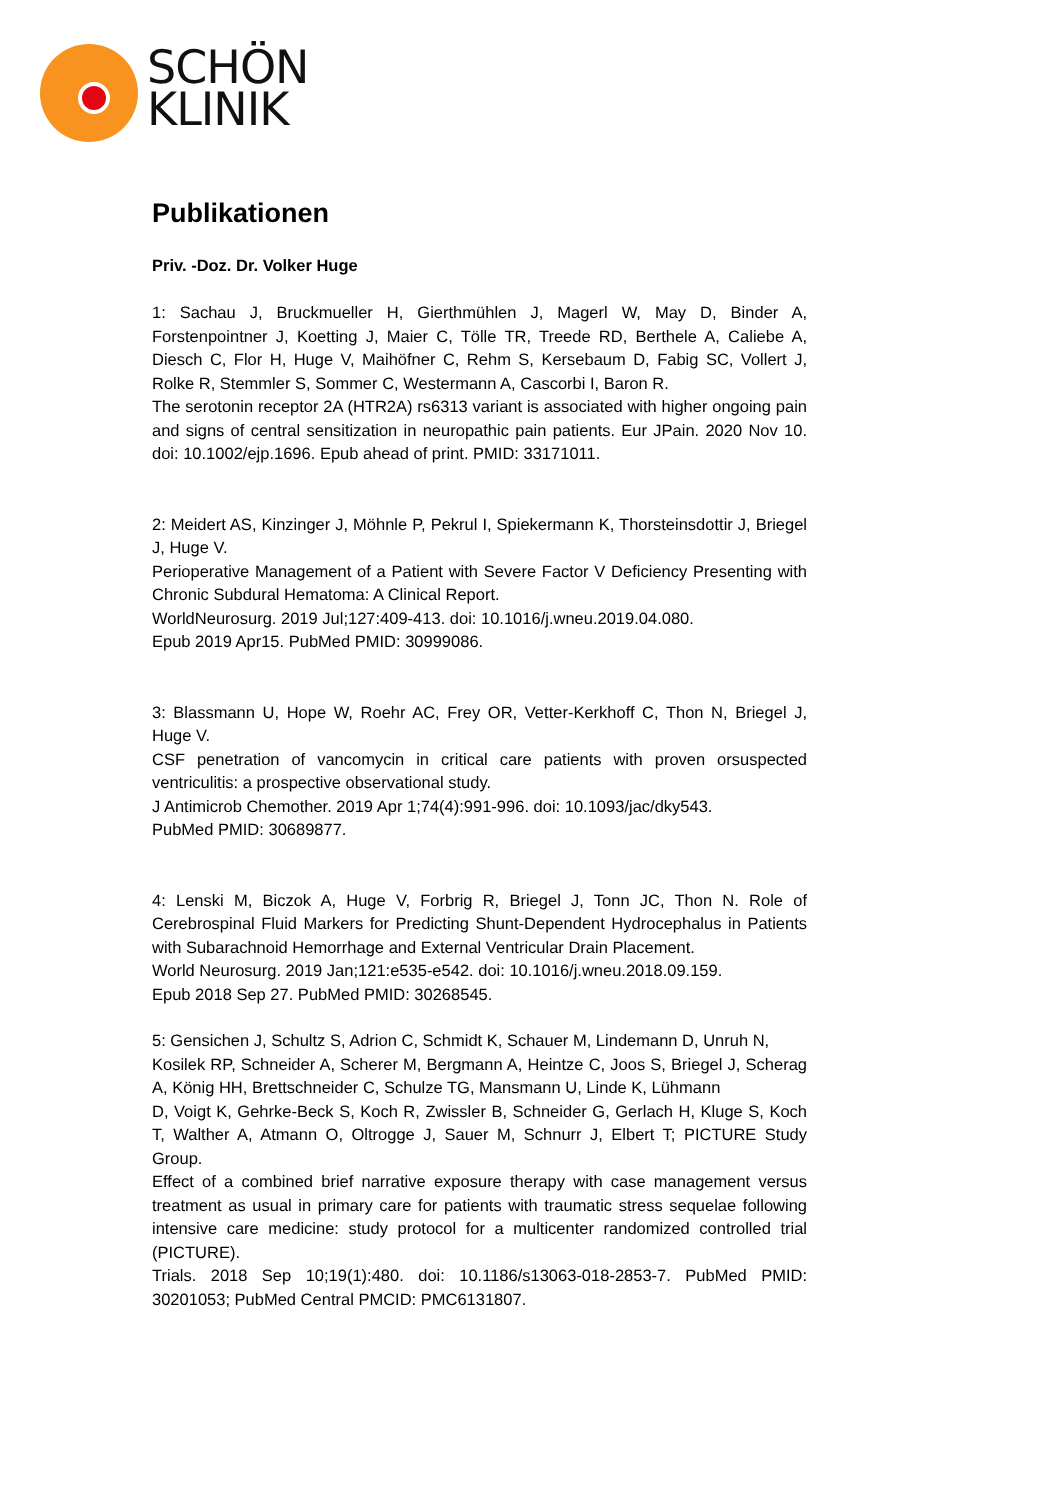SCHÖN
KLINIK
Publikationen
Priv. -Doz. Dr. Volker Huge
1: Sachau J, Bruckmueller H, Gierthmühlen J, Magerl W, May D, Binder A, Forstenpointner J, Koetting J, Maier C, Tölle TR, Treede RD, Berthele A, Caliebe A, Diesch C, Flor H, Huge V, Maihöfner C, Rehm S, Kersebaum D, Fabig SC, Vollert J, Rolke R, Stemmler S, Sommer C, Westermann A, Cascorbi I, Baron R.
The serotonin receptor 2A (HTR2A) rs6313 variant is associated with higher ongoing pain and signs of central sensitization in neuropathic pain patients. Eur JPain. 2020 Nov 10. doi: 10.1002/ejp.1696. Epub ahead of print. PMID: 33171011.
2: Meidert AS, Kinzinger J, Möhnle P, Pekrul I, Spiekermann K, Thorsteinsdottir J, Briegel J, Huge V.
Perioperative Management of a Patient with Severe Factor V Deficiency Presenting with Chronic Subdural Hematoma: A Clinical Report.
WorldNeurosurg. 2019 Jul;127:409-413. doi: 10.1016/j.wneu.2019.04.080.
Epub 2019 Apr15. PubMed PMID: 30999086.
3: Blassmann U, Hope W, Roehr AC, Frey OR, Vetter-Kerkhoff C, Thon N, Briegel J, Huge V.
CSF penetration of vancomycin in critical care patients with proven orsuspected ventriculitis: a prospective observational study.
J Antimicrob Chemother. 2019 Apr 1;74(4):991-996. doi: 10.1093/jac/dky543.
PubMed PMID: 30689877.
4: Lenski M, Biczok A, Huge V, Forbrig R, Briegel J, Tonn JC, Thon N. Role of Cerebrospinal Fluid Markers for Predicting Shunt-Dependent Hydrocephalus in Patients with Subarachnoid Hemorrhage and External Ventricular Drain Placement.
World Neurosurg. 2019 Jan;121:e535-e542. doi: 10.1016/j.wneu.2018.09.159.
Epub 2018 Sep 27. PubMed PMID: 30268545.
5: Gensichen J, Schultz S, Adrion C, Schmidt K, Schauer M, Lindemann D, Unruh N,
Kosilek RP, Schneider A, Scherer M, Bergmann A, Heintze C, Joos S, Briegel J, Scherag A, König HH, Brettschneider C, Schulze TG, Mansmann U, Linde K, Lühmann
D, Voigt K, Gehrke-Beck S, Koch R, Zwissler B, Schneider G, Gerlach H, Kluge S, Koch T, Walther A, Atmann O, Oltrogge J, Sauer M, Schnurr J, Elbert T; PICTURE Study Group.
Effect of a combined brief narrative exposure therapy with case management versus treatment as usual in primary care for patients with traumatic stress sequelae following intensive care medicine: study protocol for a multicenter randomized controlled trial (PICTURE).
Trials. 2018 Sep 10;19(1):480. doi: 10.1186/s13063-018-2853-7. PubMed PMID: 30201053; PubMed Central PMCID: PMC6131807.